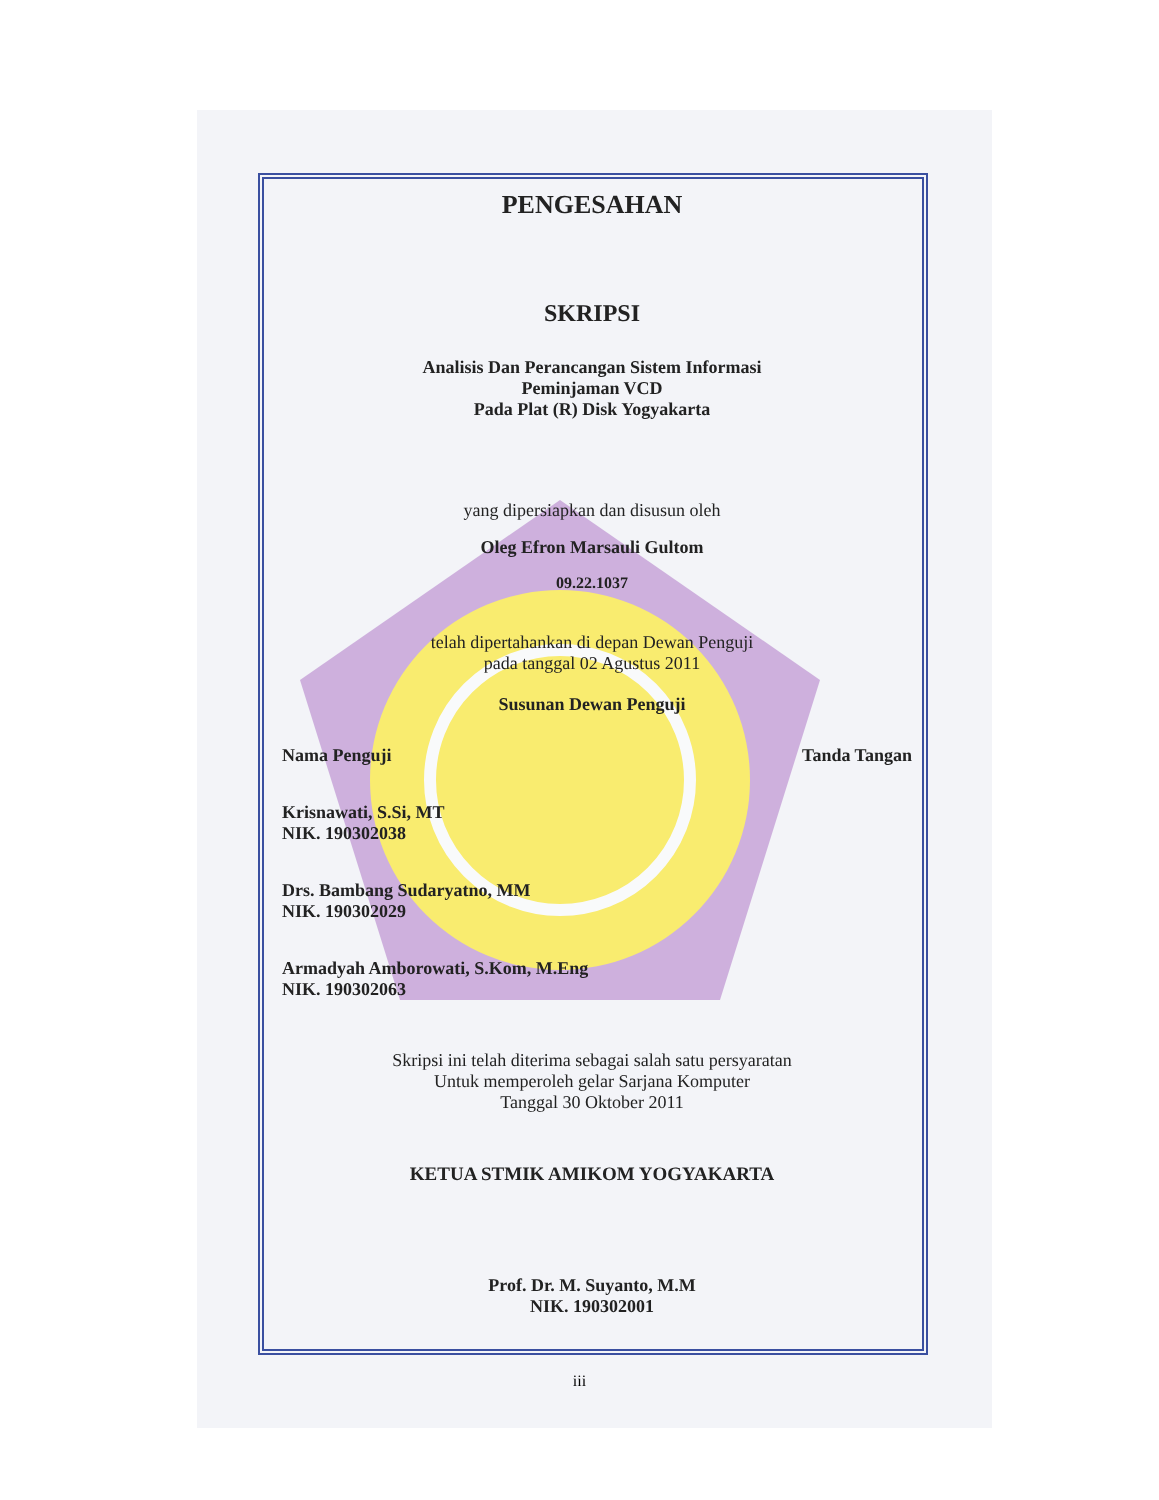PENGESAHAN
SKRIPSI
Analisis Dan Perancangan Sistem Informasi
Peminjaman VCD
Pada Plat (R) Disk Yogyakarta
yang dipersiapkan dan disusun oleh
Oleg Efron Marsauli Gultom
09.22.1037
telah dipertahankan di depan Dewan Penguji
pada tanggal 02 Agustus 2011
Susunan Dewan Penguji
Nama Penguji Tanda Tangan
Krisnawati, S.Si, MT
NIK. 190302038
Drs. Bambang Sudaryatno, MM
NIK. 190302029
Armadyah Amborowati, S.Kom, M.Eng
NIK. 190302063
Skripsi ini telah diterima sebagai salah satu persyaratan
Untuk memperoleh gelar Sarjana Komputer
Tanggal 30 Oktober 2011
KETUA STMIK AMIKOM YOGYAKARTA
Prof. Dr. M. Suyanto, M.M
NIK. 190302001
iii